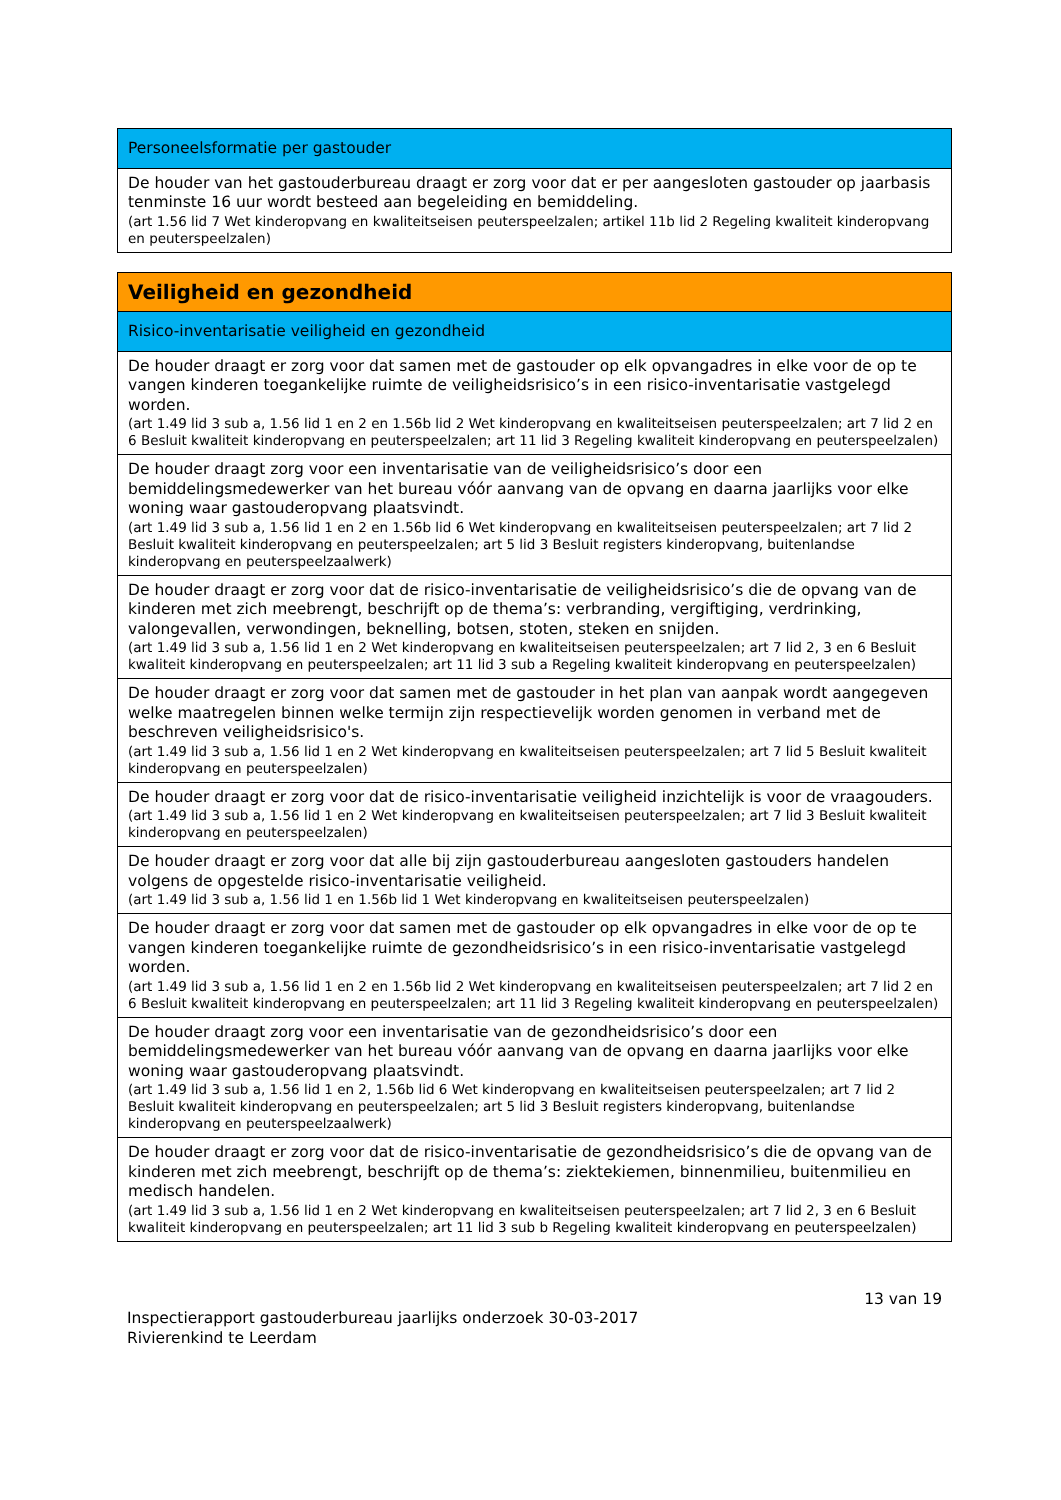| Personeelsformatie per gastouder |
| --- |
| De houder van het gastouderbureau draagt er zorg voor dat er per aangesloten gastouder op jaarbasis tenminste 16 uur wordt besteed aan begeleiding en bemiddeling. (art 1.56 lid 7 Wet kinderopvang en kwaliteitseisen peuterspeelzalen; artikel 11b lid 2 Regeling kwaliteit kinderopvang en peuterspeelzalen) |
| Veiligheid en gezondheid |
| --- |
| Risico-inventarisatie veiligheid en gezondheid |
| De houder draagt er zorg voor dat samen met de gastouder op elk opvangadres in elke voor de op te vangen kinderen toegankelijke ruimte de veiligheidsrisico’s in een risico-inventarisatie vastgelegd worden. (art 1.49 lid 3 sub a, 1.56 lid 1 en 2 en 1.56b lid 2 Wet kinderopvang en kwaliteitseisen peuterspeelzalen; art 7 lid 2 en 6 Besluit kwaliteit kinderopvang en peuterspeelzalen; art 11 lid 3 Regeling kwaliteit kinderopvang en peuterspeelzalen) |
| De houder draagt zorg voor een inventarisatie van de veiligheidsrisico’s door een bemiddelingsmedewerker van het bureau vóór aanvang van de opvang en daarna jaarlijks voor elke woning waar gastouderopvang plaatsvindt. (art 1.49 lid 3 sub a, 1.56 lid 1 en 2 en 1.56b lid 6 Wet kinderopvang en kwaliteitseisen peuterspeelzalen; art 7 lid 2 Besluit kwaliteit kinderopvang en peuterspeelzalen; art 5 lid 3 Besluit registers kinderopvang, buitenlandse kinderopvang en peuterspeelzaalwerk) |
| De houder draagt er zorg voor dat de risico-inventarisatie de veiligheidsrisico’s die de opvang van de kinderen met zich meebrengt, beschrijft op de thema’s: verbranding, vergiftiging, verdrinking, valongevallen, verwondingen, beknelling, botsen, stoten, steken en snijden. (art 1.49 lid 3 sub a, 1.56 lid 1 en 2 Wet kinderopvang en kwaliteitseisen peuterspeelzalen; art 7 lid 2, 3 en 6 Besluit kwaliteit kinderopvang en peuterspeelzalen; art 11 lid 3 sub a Regeling kwaliteit kinderopvang en peuterspeelzalen) |
| De houder draagt er zorg voor dat samen met de gastouder in het plan van aanpak wordt aangegeven welke maatregelen binnen welke termijn zijn respectievelijk worden genomen in verband met de beschreven veiligheidsrisico's. (art 1.49 lid 3 sub a, 1.56 lid 1 en 2 Wet kinderopvang en kwaliteitseisen peuterspeelzalen; art 7 lid 5 Besluit kwaliteit kinderopvang en peuterspeelzalen) |
| De houder draagt er zorg voor dat de risico-inventarisatie veiligheid inzichtelijk is voor de vraagouders. (art 1.49 lid 3 sub a, 1.56 lid 1 en 2 Wet kinderopvang en kwaliteitseisen peuterspeelzalen; art 7 lid 3 Besluit kwaliteit kinderopvang en peuterspeelzalen) |
| De houder draagt er zorg voor dat alle bij zijn gastouderbureau aangesloten gastouders handelen volgens de opgestelde risico-inventarisatie veiligheid. (art 1.49 lid 3 sub a, 1.56 lid 1 en 1.56b lid 1 Wet kinderopvang en kwaliteitseisen peuterspeelzalen) |
| De houder draagt er zorg voor dat samen met de gastouder op elk opvangadres in elke voor de op te vangen kinderen toegankelijke ruimte de gezondheidsrisico’s in een risico-inventarisatie vastgelegd worden. (art 1.49 lid 3 sub a, 1.56 lid 1 en 2 en 1.56b lid 2 Wet kinderopvang en kwaliteitseisen peuterspeelzalen; art 7 lid 2 en 6 Besluit kwaliteit kinderopvang en peuterspeelzalen; art 11 lid 3 Regeling kwaliteit kinderopvang en peuterspeelzalen) |
| De houder draagt zorg voor een inventarisatie van de gezondheidsrisico’s door een bemiddelingsmedewerker van het bureau vóór aanvang van de opvang en daarna jaarlijks voor elke woning waar gastouderopvang plaatsvindt. (art 1.49 lid 3 sub a, 1.56 lid 1 en 2, 1.56b lid 6 Wet kinderopvang en kwaliteitseisen peuterspeelzalen; art 7 lid 2 Besluit kwaliteit kinderopvang en peuterspeelzalen; art 5 lid 3 Besluit registers kinderopvang, buitenlandse kinderopvang en peuterspeelzaalwerk) |
| De houder draagt er zorg voor dat de risico-inventarisatie de gezondheidsrisico’s die de opvang van de kinderen met zich meebrengt, beschrijft op de thema’s: ziektekiemen, binnenmilieu, buitenmilieu en medisch handelen. (art 1.49 lid 3 sub a, 1.56 lid 1 en 2 Wet kinderopvang en kwaliteitseisen peuterspeelzalen; art 7 lid 2, 3 en 6 Besluit kwaliteit kinderopvang en peuterspeelzalen; art 11 lid 3 sub b Regeling kwaliteit kinderopvang en peuterspeelzalen) |
13 van 19
Inspectierapport gastouderbureau jaarlijks onderzoek 30-03-2017
Rivierenkind te Leerdam